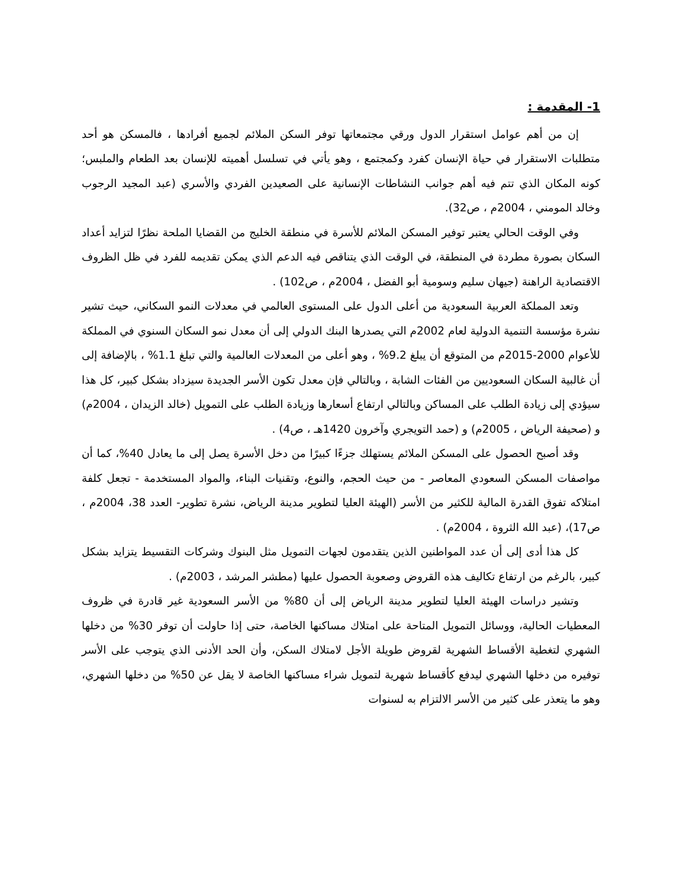1- المقدمة :
إن من أهم عوامل استقرار الدول ورقي مجتمعاتها توفر السكن الملائم لجميع أفرادها ، فالمسكن هو أحد متطلبات الاستقرار في حياة الإنسان كفرد وكمجتمع ، وهو يأتي في تسلسل أهميته للإنسان بعد الطعام والملبس؛ كونه المكان الذي تتم فيه أهم جوانب النشاطات الإنسانية على الصعيدين الفردي والأسري (عبد المجيد الرجوب وخالد المومني ، 2004م ، ص32).
وفي الوقت الحالي يعتبر توفير المسكن الملائم للأسرة في منطقة الخليج من القضايا الملحة نظرًا لتزايد أعداد السكان بصورة مطردة في المنطقة، في الوقت الذي يتناقص فيه الدعم الذي يمكن تقديمه للفرد في ظل الظروف الاقتصادية الراهنة (جيهان سليم وسومية أبو الفضل ، 2004م ، ص102) .
وتعد المملكة العربية السعودية من أعلى الدول على المستوى العالمي في معدلات النمو السكاني، حيث تشير نشرة مؤسسة التنمية الدولية لعام 2002م التي يصدرها البنك الدولي إلى أن معدل نمو السكان السنوي في المملكة للأعوام 2000-2015م من المتوقع أن يبلغ 9.2% ، وهو أعلى من المعدلات العالمية والتي تبلغ 1.1% ، بالإضافة إلى أن غالبية السكان السعوديين من الفئات الشابة ، وبالتالي فإن معدل تكون الأسر الجديدة سيزداد بشكل كبير، كل هذا سيؤدي إلى زيادة الطلب على المساكن وبالتالي ارتفاع أسعارها وزيادة الطلب على التمويل (خالد الزيدان ، 2004م) و (صحيفة الرياض ، 2005م) و (حمد التويجري وآخرون 1420هـ ، ص4) .
وقد أصبح الحصول على المسكن الملائم يستهلك جزءًا كبيرًا من دخل الأسرة يصل إلى ما يعادل 40%، كما أن مواصفات المسكن السعودي المعاصر - من حيث الحجم، والنوع، وتقنيات البناء، والمواد المستخدمة - تجعل كلفة امتلاكه تفوق القدرة المالية للكثير من الأسر (الهيئة العليا لتطوير مدينة الرياض، نشرة تطوير- العدد 38، 2004م ، ص17)، (عبد الله الثروة ، 2004م) .
كل هذا أدى إلى أن عدد المواطنين الذين يتقدمون لجهات التمويل مثل البنوك وشركات التقسيط يتزايد بشكل كبير، بالرغم من ارتفاع تكاليف هذه القروض وصعوبة الحصول عليها (مطشر المرشد ، 2003م) .
وتشير دراسات الهيئة العليا لتطوير مدينة الرياض إلى أن 80% من الأسر السعودية غير قادرة في ظروف المعطيات الحالية، ووسائل التمويل المتاحة على امتلاك مساكنها الخاصة، حتى إذا حاولت أن توفر 30% من دخلها الشهري لتغطية الأقساط الشهرية لقروض طويلة الأجل لامتلاك السكن، وأن الحد الأدنى الذي يتوجب على الأسر توفيره من دخلها الشهري ليدفع كأقساط شهرية لتمويل شراء مساكنها الخاصة لا يقل عن 50% من دخلها الشهري، وهو ما يتعذر على كثير من الأسر الالتزام به لسنوات